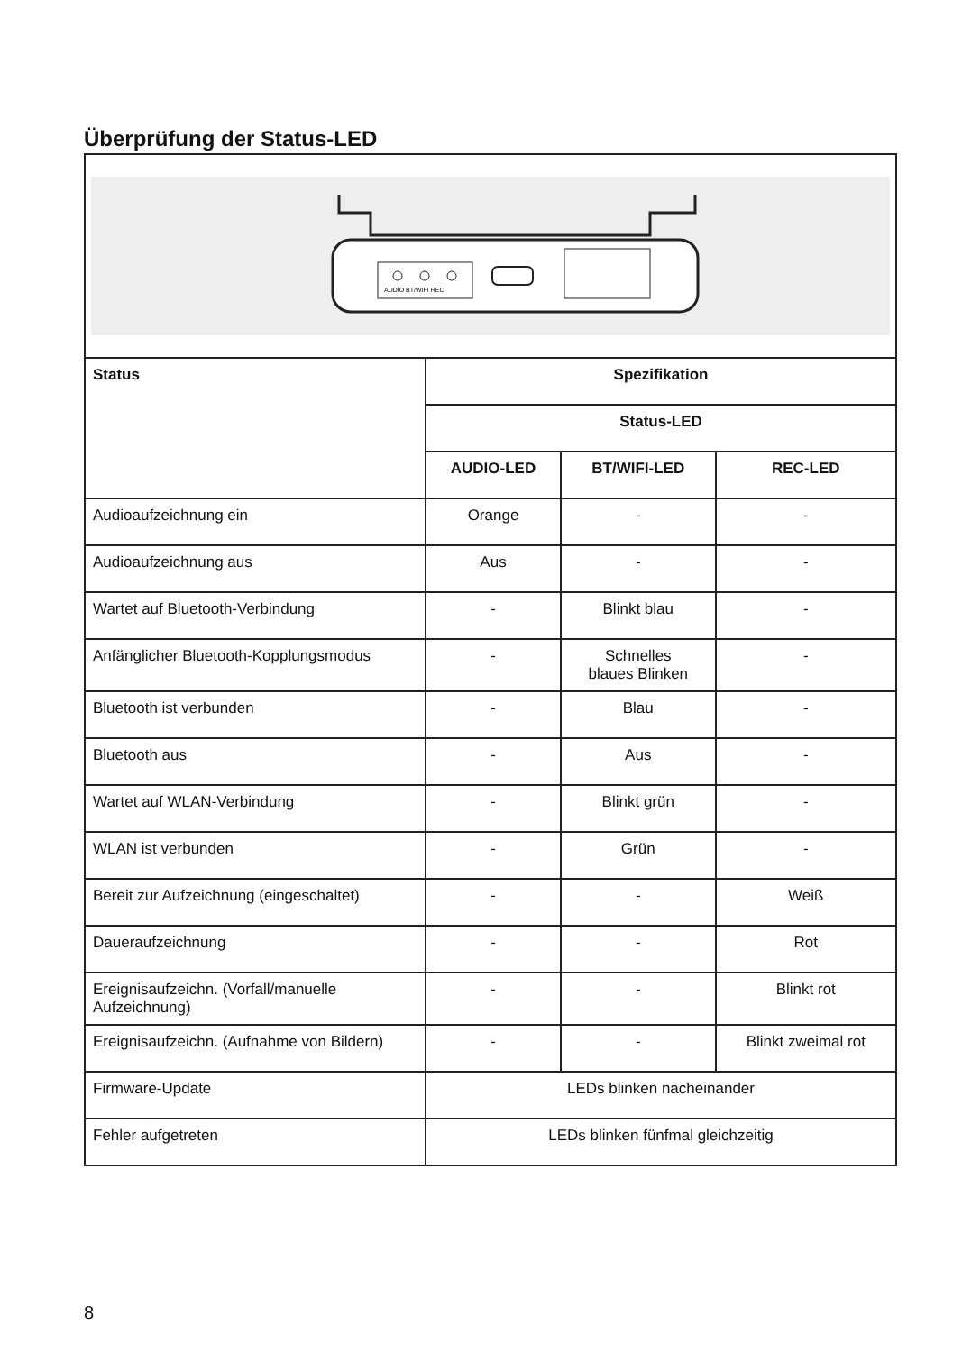Überprüfung der Status-LED
| AUDIO BT/WIFI REC | | | |
| Status | Spezifikation | | |
| | Status-LED | | |
| | AUDIO-LED | BT/WIFI-LED | REC-LED |
| Audioaufzeichnung ein | Orange | - | - |
| Audioaufzeichnung aus | Aus | - | - |
| Wartet auf Bluetooth-Verbindung | - | Blinkt blau | - |
| Anfänglicher Bluetooth-Kopplungsmodus | - | Schnelles blaues Blinken | - |
| Bluetooth ist verbunden | - | Blau | - |
| Bluetooth aus | - | Aus | - |
| Wartet auf WLAN-Verbindung | - | Blinkt grün | - |
| WLAN ist verbunden | - | Grün | - |
| Bereit zur Aufzeichnung (eingeschaltet) | - | - | Weiß |
| Daueraufzeichnung | - | - | Rot |
| Ereignisaufzeichn. (Vorfall/manuelle Aufzeichnung) | - | - | Blinkt rot |
| Ereignisaufzeichn. (Aufnahme von Bildern) | - | - | Blinkt zweimal rot |
| Firmware-Update | LEDs blinken nacheinander | | |
| Fehler aufgetreten | LEDs blinken fünfmal gleichzeitig | | |
8